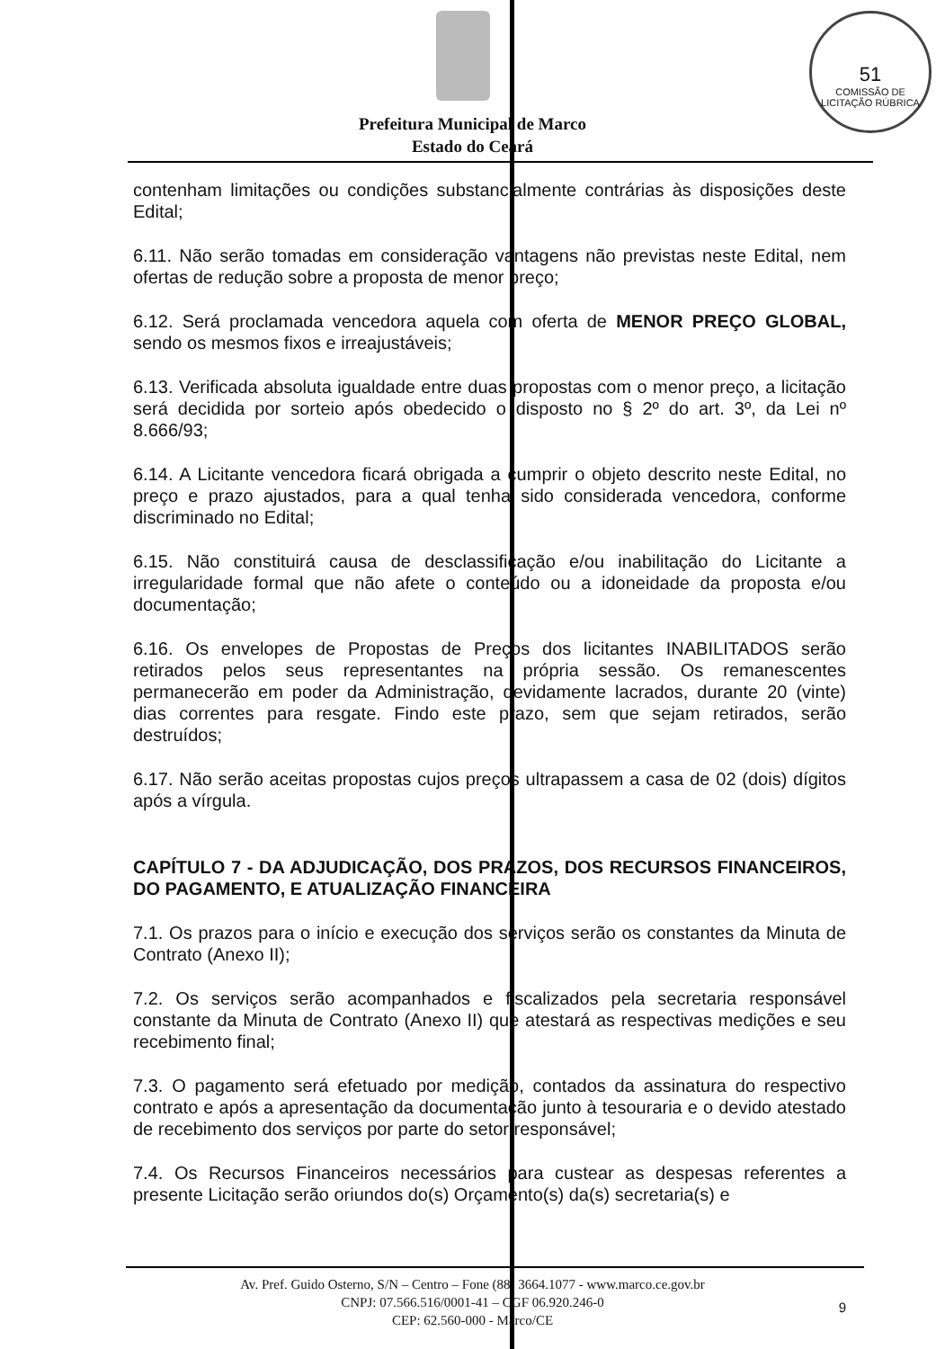51
COMISSÃO DE LICITAÇÃO RÚBRICA
Prefeitura Municipal de Marco
Estado do Ceará
contenham limitações ou condições substancialmente contrárias às disposições deste Edital;
6.11. Não serão tomadas em consideração vantagens não previstas neste Edital, nem ofertas de redução sobre a proposta de menor preço;
6.12. Será proclamada vencedora aquela com oferta de MENOR PREÇO GLOBAL, sendo os mesmos fixos e irreajustáveis;
6.13. Verificada absoluta igualdade entre duas propostas com o menor preço, a licitação será decidida por sorteio após obedecido o disposto no § 2º do art. 3º, da Lei nº 8.666/93;
6.14. A Licitante vencedora ficará obrigada a cumprir o objeto descrito neste Edital, no preço e prazo ajustados, para a qual tenha sido considerada vencedora, conforme discriminado no Edital;
6.15. Não constituirá causa de desclassificação e/ou inabilitação do Licitante a irregularidade formal que não afete o conteúdo ou a idoneidade da proposta e/ou documentação;
6.16. Os envelopes de Propostas de Preços dos licitantes INABILITADOS serão retirados pelos seus representantes na própria sessão. Os remanescentes permanecerão em poder da Administração, devidamente lacrados, durante 20 (vinte) dias correntes para resgate. Findo este prazo, sem que sejam retirados, serão destruídos;
6.17. Não serão aceitas propostas cujos preços ultrapassem a casa de 02 (dois) dígitos após a vírgula.
CAPÍTULO 7 - DA ADJUDICAÇÃO, DOS PRAZOS, DOS RECURSOS FINANCEIROS, DO PAGAMENTO, E ATUALIZAÇÃO FINANCEIRA
7.1. Os prazos para o início e execução dos serviços serão os constantes da Minuta de Contrato (Anexo II);
7.2. Os serviços serão acompanhados e fiscalizados pela secretaria responsável constante da Minuta de Contrato (Anexo II) que atestará as respectivas medições e seu recebimento final;
7.3. O pagamento será efetuado por medição, contados da assinatura do respectivo contrato e após a apresentação da documentação junto à tesouraria e o devido atestado de recebimento dos serviços por parte do setor responsável;
7.4. Os Recursos Financeiros necessários para custear as despesas referentes a presente Licitação serão oriundos do(s) Orçamento(s) da(s) secretaria(s) e
Av. Pref. Guido Osterno, S/N – Centro – Fone (88) 3664.1077 - www.marco.ce.gov.br
CNPJ: 07.566.516/0001-41 – CGF 06.920.246-0
CEP: 62.560-000 - Marco/CE
9